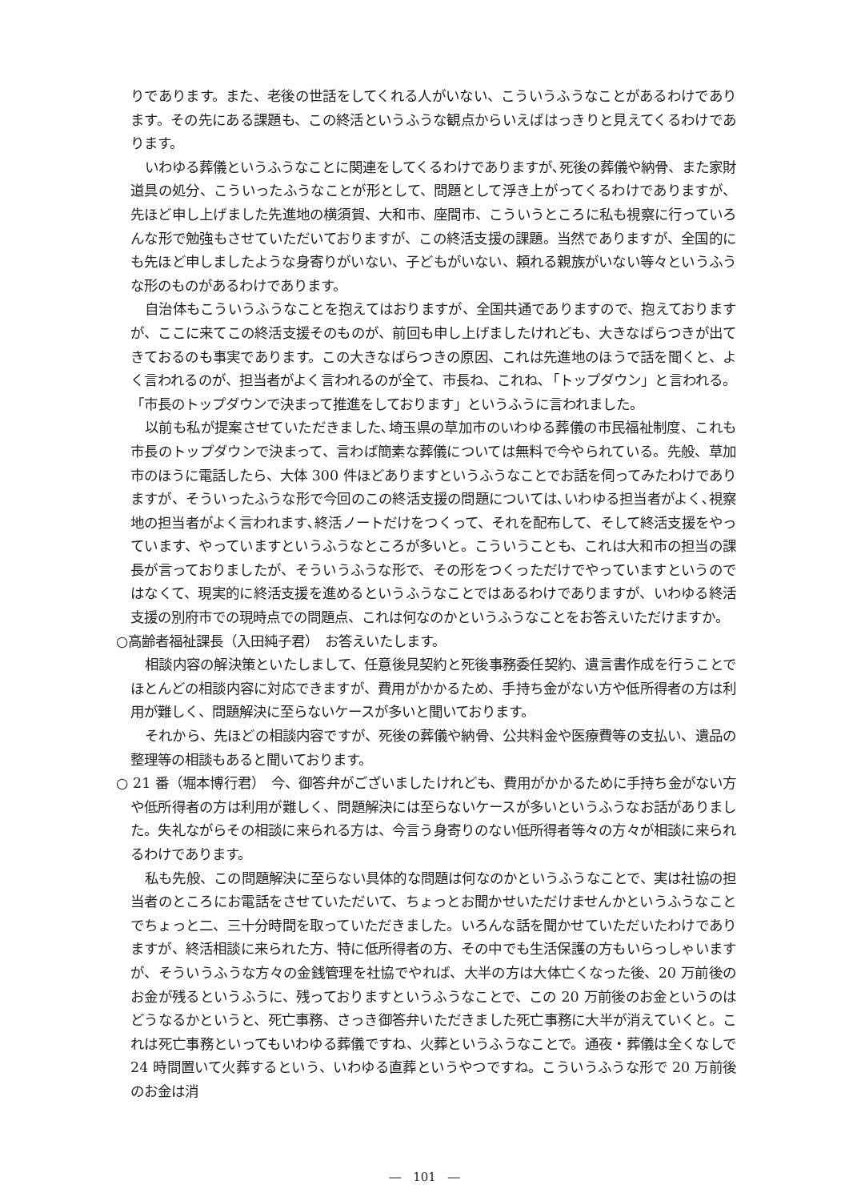りであります。また、老後の世話をしてくれる人がいない、こういうふうなことがあるわけであります。その先にある課題も、この終活というふうな観点からいえばはっきりと見えてくるわけであります。
いわゆる葬儀というふうなことに関連をしてくるわけでありますが､死後の葬儀や納骨、また家財道具の処分、こういったふうなことが形として、問題として浮き上がってくるわけでありますが、先ほど申し上げました先進地の横須賀、大和市、座間市、こういうところに私も視察に行っていろんな形で勉強もさせていただいておりますが、この終活支援の課題。当然でありますが、全国的にも先ほど申しましたような身寄りがいない、子どもがいない、頼れる親族がいない等々というふうな形のものがあるわけであります。
自治体もこういうふうなことを抱えてはおりますが、全国共通でありますので、抱えておりますが、ここに来てこの終活支援そのものが、前回も申し上げましたけれども、大きなばらつきが出てきておるのも事実であります。この大きなばらつきの原因、これは先進地のほうで話を聞くと、よく言われるのが、担当者がよく言われるのが全て、市長ね、これね､「トップダウン」と言われる。「市長のトップダウンで決まって推進をしております」というふうに言われました。
以前も私が提案させていただきました､埼玉県の草加市のいわゆる葬儀の市民福祉制度、これも市長のトップダウンで決まって、言わば簡素な葬儀については無料で今やられている。先般、草加市のほうに電話したら、大体 300 件ほどありますというふうなことでお話を伺ってみたわけでありますが、そういったふうな形で今回のこの終活支援の問題については､いわゆる担当者がよく､視察地の担当者がよく言われます､終活ノートだけをつくって、それを配布して、そして終活支援をやっています、やっていますというふうなところが多いと。こういうことも、これは大和市の担当の課長が言っておりましたが、そういうふうな形で、その形をつくっただけでやっていますというのではなくて、現実的に終活支援を進めるというふうなことではあるわけでありますが、いわゆる終活支援の別府市での現時点での問題点、これは何なのかというふうなことをお答えいただけますか。
○高齢者福祉課長（入田純子君）　お答えいたします。
相談内容の解決策といたしまして、任意後見契約と死後事務委任契約、遺言書作成を行うことでほとんどの相談内容に対応できますが、費用がかかるため、手持ち金がない方や低所得者の方は利用が難しく、問題解決に至らないケースが多いと聞いております。
それから、先ほどの相談内容ですが、死後の葬儀や納骨、公共料金や医療費等の支払い、遺品の整理等の相談もあると聞いております。
○ 21 番（堀本博行君）　今、御答弁がございましたけれども、費用がかかるために手持ち金がない方や低所得者の方は利用が難しく、問題解決には至らないケースが多いというふうなお話がありました。失礼ながらその相談に来られる方は、今言う身寄りのない低所得者等々の方々が相談に来られるわけであります。
私も先般、この問題解決に至らない具体的な問題は何なのかというふうなことで、実は社協の担当者のところにお電話をさせていただいて、ちょっとお聞かせいただけませんかというふうなことでちょっと二、三十分時間を取っていただきました。いろんな話を聞かせていただいたわけでありますが、終活相談に来られた方、特に低所得者の方、その中でも生活保護の方もいらっしゃいますが、そういうふうな方々の金銭管理を社協でやれば、大半の方は大体亡くなった後、20 万前後のお金が残るというふうに、残っておりますというふうなことで、この 20 万前後のお金というのはどうなるかというと、死亡事務、さっき御答弁いただきました死亡事務に大半が消えていくと。これは死亡事務といってもいわゆる葬儀ですね、火葬というふうなことで。通夜・葬儀は全くなしで 24 時間置いて火葬するという、いわゆる直葬というやつですね。こういうふうな形で 20 万前後のお金は消
―　101　―